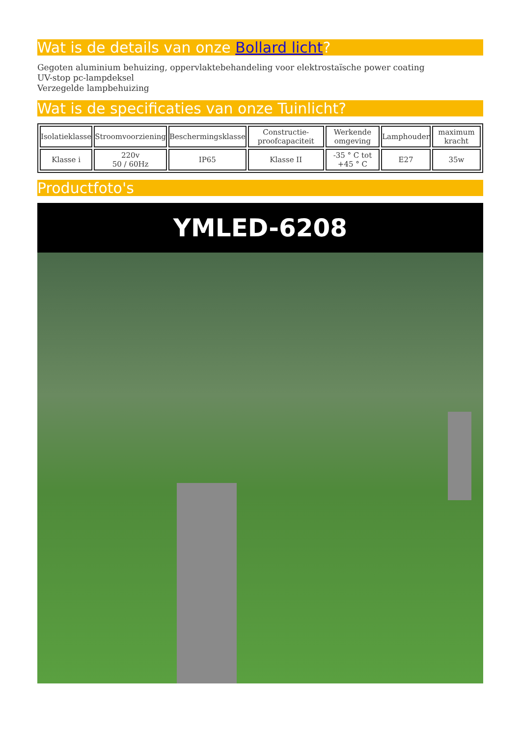Wat is de details van onze Bollard licht?
Gegoten aluminium behuizing, oppervlaktebehandeling voor elektrostaïsche power coating
UV-stop pc-lampdeksel
Verzegelde lampbehuizing
Wat is de specificaties van onze Tuinlicht?
| Isolatieklasse | Stroomvoorziening | Beschermingsklasse | Constructie-proofcapaciteit | Werkende omgeving | Lamphouder | maximum kracht |
| Klasse i | 220v 50 / 60Hz | IP65 | Klasse II | -35 ° C tot +45 ° C | E27 | 35w |
Productfoto's
YMLED-6208